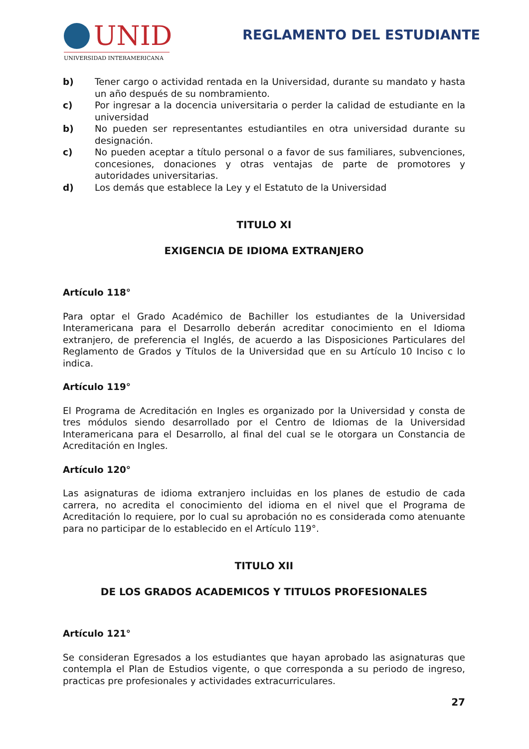UNID
UNIVERSIDAD INTERAMERICANA
REGLAMENTO DEL ESTUDIANTE
b) Tener cargo o actividad rentada en la Universidad, durante su mandato y hasta un año después de su nombramiento.
c) Por ingresar a la docencia universitaria o perder la calidad de estudiante en la universidad
b) No pueden ser representantes estudiantiles en otra universidad durante su designación.
c) No pueden aceptar a título personal o a favor de sus familiares, subvenciones, concesiones, donaciones y otras ventajas de parte de promotores y autoridades universitarias.
d) Los demás que establece la Ley y el Estatuto de la Universidad
TITULO XI
EXIGENCIA DE IDIOMA EXTRANJERO
Artículo 118°
Para optar el Grado Académico de Bachiller los estudiantes de la Universidad Interamericana para el Desarrollo deberán acreditar conocimiento en el Idioma extranjero, de preferencia el Inglés, de acuerdo a las Disposiciones Particulares del Reglamento de Grados y Títulos de la Universidad que en su Artículo 10 Inciso c lo indica.
Artículo 119°
El Programa de Acreditación en Ingles es organizado por la Universidad y consta de tres módulos siendo desarrollado por el Centro de Idiomas de la Universidad Interamericana para el Desarrollo, al final del cual se le otorgara un Constancia de Acreditación en Ingles.
Artículo 120°
Las asignaturas de idioma extranjero incluidas en los planes de estudio de cada carrera, no acredita el conocimiento del idioma en el nivel que el Programa de Acreditación lo requiere, por lo cual su aprobación no es considerada como atenuante para no participar de lo establecido en el Artículo 119°.
TITULO XII
DE LOS GRADOS ACADEMICOS Y TITULOS PROFESIONALES
Artículo 121°
Se consideran Egresados a los estudiantes que hayan aprobado las asignaturas que contempla el Plan de Estudios vigente, o que corresponda a su periodo de ingreso, practicas pre profesionales y actividades extracurriculares.
27